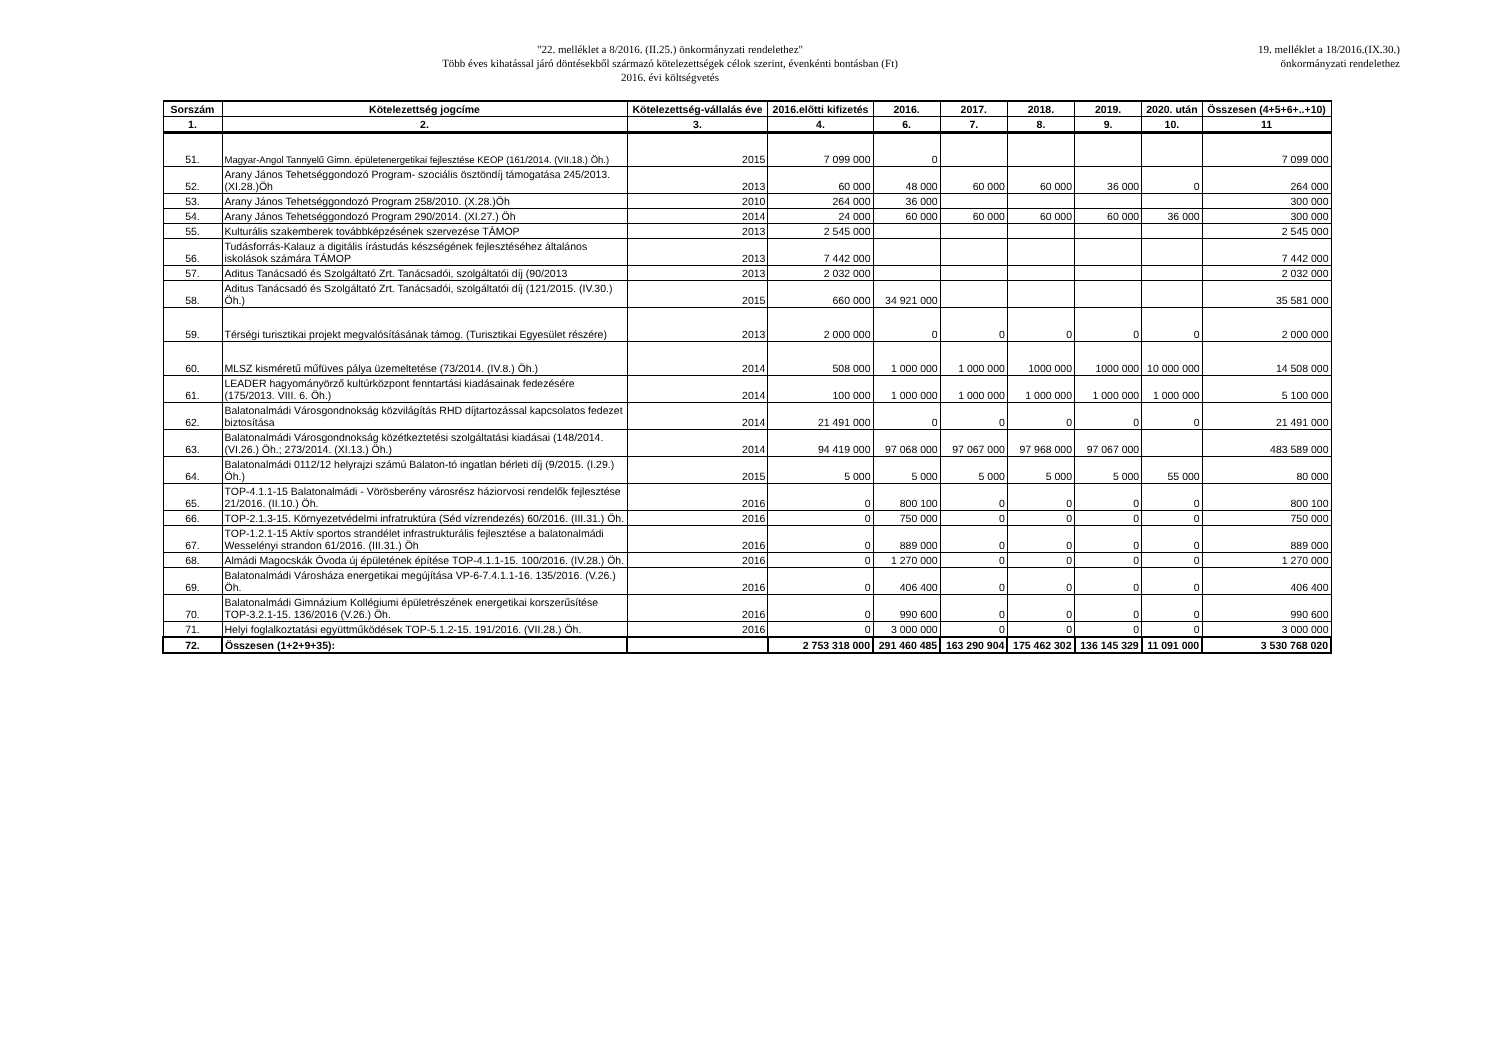"22. melléklet a 8/2016. (II.25.) önkormányzati rendelethez"
Több éves kihatással járó döntésekből származó kötelezettségek célok szerint, évenkénti bontásban (Ft)
2016. évi költségvetés
19. melléklet a 18/2016.(IX.30.)
önkormányzati rendelethez
| Sorszám | Kötelezettség jogcíme | Kötelezettség-vállalás éve | 2016.előtti kifizetés | 2016. | 2017. | 2018. | 2019. | 2020. után | Összesen (4+5+6+..+10) |
| --- | --- | --- | --- | --- | --- | --- | --- | --- | --- |
| 1. | 2. | 3. | 4. | 6. | 7. | 8. | 9. | 10. | 11 |
| 51. | Magyar-Angol Tannyelű Gimn. épületenergetikai fejlesztése KEOP (161/2014. (VII.18.) Öh.) | 2015 | 7 099 000 | 0 | | | | | 7 099 000 |
| 52. | Arany János Tehetséggondozó Program- szociális ösztöndíj támogatása 245/2013. (XI.28.)Öh | 2013 | 60 000 | 48 000 | 60 000 | 60 000 | 36 000 | 0 | 264 000 |
| 53. | Arany János Tehetséggondozó Program 258/2010. (X.28.)Öh | 2010 | 264 000 | 36 000 | | | | | 300 000 |
| 54. | Arany János Tehetséggondozó Program 290/2014. (XI.27.) Öh | 2014 | 24 000 | 60 000 | 60 000 | 60 000 | 60 000 | 36 000 | 300 000 |
| 55. | Kulturális szakemberek továbbképzésének szervezése TÁMOP | 2013 | 2 545 000 | | | | | | 2 545 000 |
| 56. | Tudásforrás-Kalauz a digitális írástudás készségének fejlesztéséhez általános iskolások számára TÁMOP | 2013 | 7 442 000 | | | | | | 7 442 000 |
| 57. | Aditus Tanácsadó és Szolgáltató Zrt. Tanácsadói, szolgáltatói díj (90/2013 | 2013 | 2 032 000 | | | | | | 2 032 000 |
| 58. | Aditus Tanácsadó és Szolgáltató Zrt. Tanácsadói, szolgáltatói díj (121/2015. (IV.30.) Öh.) | 2015 | 660 000 | 34 921 000 | | | | | 35 581 000 |
| 59. | Térségi turisztikai projekt megvalósításának támog. (Turisztikai Egyesület részére) | 2013 | 2 000 000 | 0 | 0 | 0 | 0 | 0 | 2 000 000 |
| 60. | MLSZ kisméretű műfüves pálya üzemeltetése (73/2014. (IV.8.) Öh.) | 2014 | 508 000 | 1 000 000 | 1 000 000 | 1000 000 | 1000 000 | 10 000 000 | 14 508 000 |
| 61. | LEADER hagyományörző kultúrközpont fenntartási kiadásainak fedezésére (175/2013. VIII. 6. Öh.) | 2014 | 100 000 | 1 000 000 | 1 000 000 | 1 000 000 | 1 000 000 | 1 000 000 | 5 100 000 |
| 62. | Balatonalmádi Városgondnokság közvilágítás RHD díjtartozással kapcsolatos fedezet biztosítása | 2014 | 21 491 000 | 0 | 0 | 0 | 0 | 0 | 21 491 000 |
| 63. | Balatonalmádi Városgondnokság közétkeztetési szolgáltatási kiadásai (148/2014. (VI.26.) Öh.; 273/2014. (XI.13.) Öh.) | 2014 | 94 419 000 | 97 068 000 | 97 067 000 | 97 968 000 | 97 067 000 | | 483 589 000 |
| 64. | Balatonalmádi 0112/12 helyrajzi számú Balaton-tó ingatlan bérleti díj (9/2015. (I.29.) Öh.) | 2015 | 5 000 | 5 000 | 5 000 | 5 000 | 5 000 | 55 000 | 80 000 |
| 65. | TOP-4.1.1-15 Balatonalmádi - Vörösberény városrész háziorvosi rendelők fejlesztése 21/2016. (II.10.) Öh. | 2016 | 0 | 800 100 | 0 | 0 | 0 | 0 | 800 100 |
| 66. | TOP-2.1.3-15. Környezetvédelmi infratruktúra (Séd vízrendezés) 60/2016. (III.31.) Öh. | 2016 | 0 | 750 000 | 0 | 0 | 0 | 0 | 750 000 |
| 67. | TOP-1.2.1-15 Aktív sportos strandélet infrastrukturális fejlesztése a balatonalmádi Wesselényi strandon 61/2016. (III.31.) Öh | 2016 | 0 | 889 000 | 0 | 0 | 0 | 0 | 889 000 |
| 68. | Almádi Magocskák Óvoda új épületének építése TOP-4.1.1-15. 100/2016. (IV.28.) Öh. | 2016 | 0 | 1 270 000 | 0 | 0 | 0 | 0 | 1 270 000 |
| 69. | Balatonalmádi Városháza energetikai megújítása VP-6-7.4.1.1-16. 135/2016. (V.26.) Öh. | 2016 | 0 | 406 400 | 0 | 0 | 0 | 0 | 406 400 |
| 70. | Balatonalmádi Gimnázium Kollégiumi épületrészének energetikai korszerűsítése TOP-3.2.1-15. 136/2016 (V.26.) Öh. | 2016 | 0 | 990 600 | 0 | 0 | 0 | 0 | 990 600 |
| 71. | Helyi foglalkoztatási együttműködések TOP-5.1.2-15. 191/2016. (VII.28.) Öh. | 2016 | 0 | 3 000 000 | 0 | 0 | 0 | 0 | 3 000 000 |
| 72. | Összesen (1+2+9+35): | | 2 753 318 000 | 291 460 485 | 163 290 904 | 175 462 302 | 136 145 329 | 11 091 000 | 3 530 768 020 |